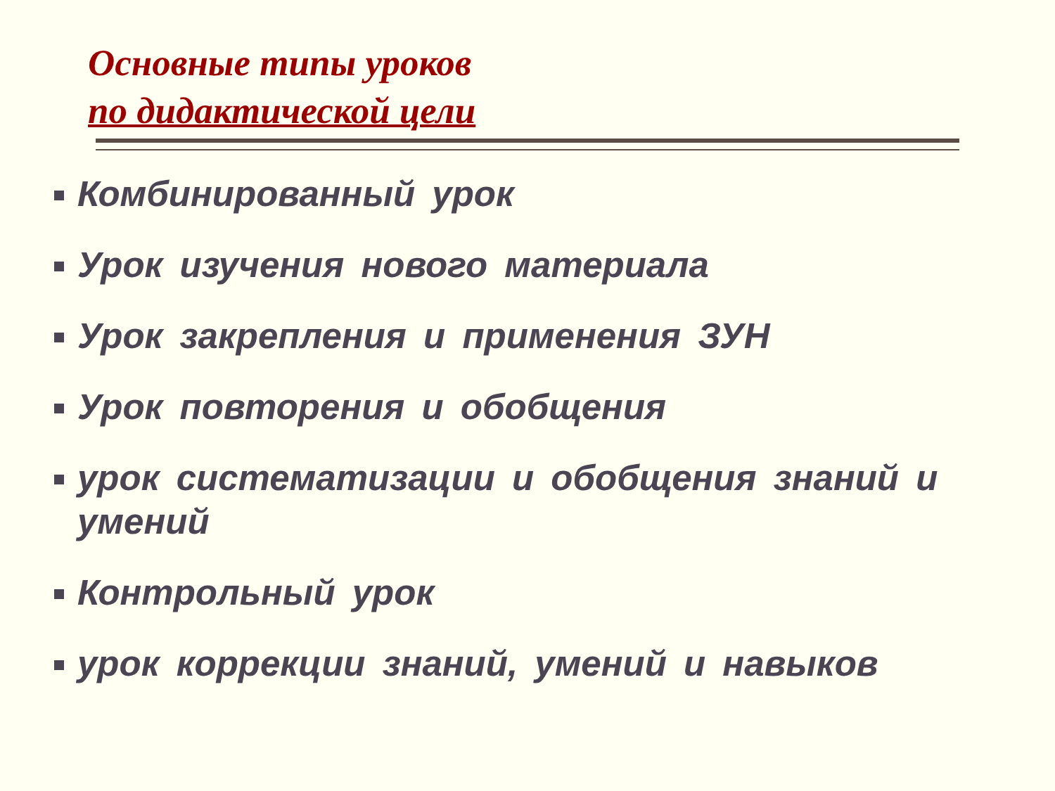Основные типы уроков
по дидактической цели
Комбинированный урок
Урок изучения нового материала
Урок закрепления и применения ЗУН
Урок повторения и обобщения
урок систематизации и обобщения знаний и умений
Контрольный урок
урок коррекции знаний, умений и навыков